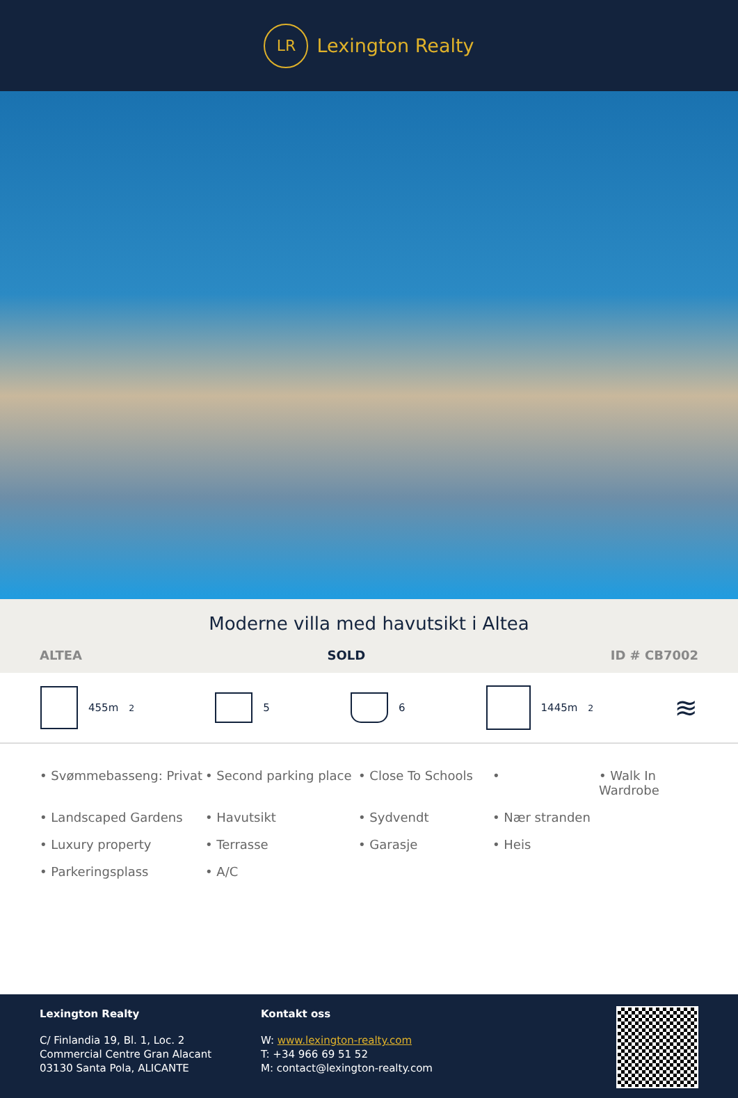LR
Lexington Realty
Moderne villa med havutsikt i Altea
ALTEA SOLD ID # CB7002
455m<sup>2</sup> 5 6 1445m<sup>2</sup>
≋
• Svømmebasseng: Privat • Second parking place • Close To Schools • • Walk In Wardrobe • Landscaped Gardens • Havutsikt • Sydvendt • Nær stranden • Luxury property • Terrasse • Garasje • Heis • Parkeringsplass • A/C
Lexington Realty
C/ Finlandia 19, Bl. 1, Loc. 2
Commercial Centre Gran Alacant
03130 Santa Pola, ALICANTE
Kontakt oss
W: www.lexington-realty.com
T: +34 966 69 51 52
M: contact@lexington-realty.com